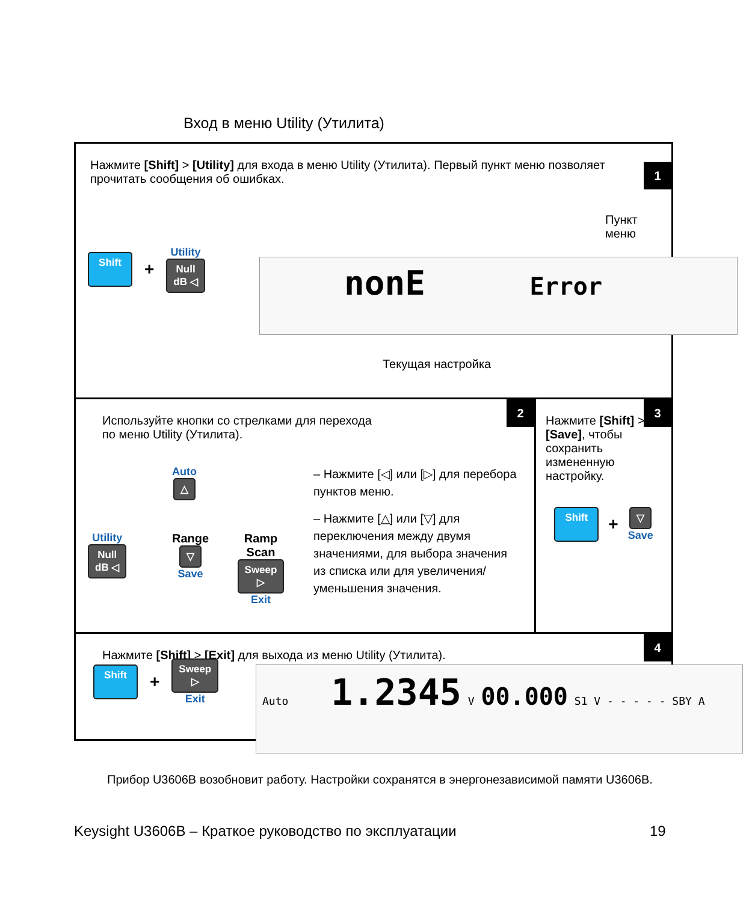Вход в меню Utility (Утилита)
Нажмите [Shift] > [Utility] для входа в меню Utility (Утилита). Первый пункт меню позволяет прочитать сообщения об ошибках.
1
Пункт меню
Shift +
Utility
Null
dB ◁
nonE Error
Текущая настройка
Используйте кнопки со стрелками для перехода
по меню Utility (Утилита).
2
Auto
△
Utility
Null
dB ◁
Range
▽
Save
Ramp Scan
Sweep
▷
Exit
– Нажмите [◁] или [▷] для перебора пунктов меню.
– Нажмите [△] или [▽] для переключения между двумя значениями, для выбора значения из списка или для увеличения/ уменьшения значения.
Нажмите [Shift] > [Save], чтобы сохранить измененную настройку.
3
Shift +
▽
Save
Нажмите [Shift] > [Exit] для выхода из меню Utility (Утилита).
4
Shift +
Sweep
▷
Exit
Auto 1.2345 V 00.000 S1 V - - - - - SBY A
Прибор U3606B возобновит работу. Настройки сохранятся в энергонезависимой памяти U3606B.
Keysight U3606B – Краткое руководство по эксплуатации
19